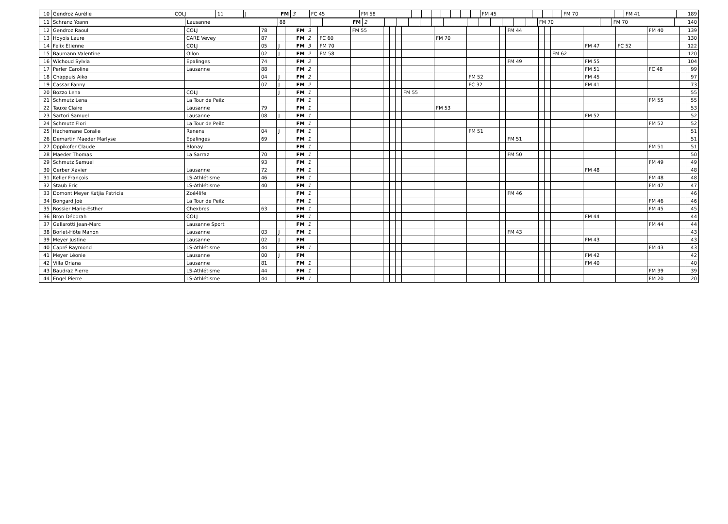| 10 | Gendroz Aurélie | COLJ | 11 | J | FM | 3 | FC 45 | FM 58 | | | | | | | | FM 45 | | | | FM 70 | | FM 41 | | 189 |
| 11 | Schranz Yoann | Lausanne | 88 | | FM | 2 | | | | | | | | | | | | | | FM 70 | | FM 70 | | 140 |
| 12 | Gendroz Raoul | COLJ | 78 | | FM | 3 | | FM 55 | | | | | | | | FM 44 | | | | | | FM 40 | | 139 |
| 13 | Hoyois Laure | CARE Vevey | 87 | | FM | 2 | FC 60 | | | | | | FM 70 | | | | | | | | | | | 130 |
| 14 | Felix Etienne | COLJ | 05 | J | FM | 3 | FM 70 | | | | | | | | | | | | | FM 47 | FC 52 | | | 122 |
| 15 | Baumann Valentine | Ollon | 02 | J | FM | 2 | FM 58 | | | | | | | | | | | | FM 62 | | | | | 120 |
| 16 | Wichoud Sylvia | Epalinges | 74 | | FM | 2 | | | | | | | | | | FM 49 | | | | FM 55 | | | | 104 |
| 17 | Perler Caroline | Lausanne | 88 | | FM | 2 | | | | | | | | | | | | | | FM 51 | | FC 48 | | 99 |
| 18 | Chappuis Aiko | | 04 | J | FM | 2 | | | | | | | | FM 52 | | | | | | FM 45 | | | | 97 |
| 19 | Cassar Fanny | | 07 | J | FM | 2 | | | | | | | | FC 32 | | | | | | FM 41 | | | | 73 |
| 20 | Bozzo Lena | COLJ | | J | FM | 1 | | | | | | FM 55 | | | | | | | | | | | | 55 |
| 21 | Schmutz Lena | La Tour de Peilz | | | FM | 1 | | | | | | | | | | | | | | | | FM 55 | | 55 |
| 22 | Tauxe Claire | Lausanne | 79 | | FM | 1 | | | | | | | FM 53 | | | | | | | | | | | 53 |
| 23 | Sartori Samuel | Lausanne | 08 | J | FM | 1 | | | | | | | | | | | | | | FM 52 | | | | 52 |
| 24 | Schmutz Flori | La Tour de Peilz | | | FM | 1 | | | | | | | | | | | | | | | | FM 52 | | 52 |
| 25 | Hachemane Coralie | Renens | 04 | J | FM | 1 | | | | | | | | FM 51 | | | | | | | | | | 51 |
| 26 | Demartin Maeder Marlyse | Epalinges | 69 | | FM | 1 | | | | | | | | | | FM 51 | | | | | | | | 51 |
| 27 | Oppikofer Claude | Blonay | | | FM | 1 | | | | | | | | | | | | | | | | FM 51 | | 51 |
| 28 | Maeder Thomas | La Sarraz | 70 | | FM | 1 | | | | | | | | | | FM 50 | | | | | | | | 50 |
| 29 | Schmutz Samuel | | 93 | | FM | 1 | | | | | | | | | | | | | | | | FM 49 | | 49 |
| 30 | Gerber Xavier | Lausanne | 72 | | FM | 1 | | | | | | | | | | | | | | FM 48 | | | | 48 |
| 31 | Keller François | LS-Athlétisme | 46 | | FM | 1 | | | | | | | | | | | | | | | | FM 48 | | 48 |
| 32 | Staub Eric | LS-Athlétisme | 40 | | FM | 1 | | | | | | | | | | | | | | | | FM 47 | | 47 |
| 33 | Domont Meyer Katjia Patricia | Zoé4life | | | FM | 1 | | | | | | | | | | FM 46 | | | | | | | | 46 |
| 34 | Bongard Joé | La Tour de Peilz | | | FM | 1 | | | | | | | | | | | | | | | | FM 46 | | 46 |
| 35 | Rossier Marie-Esther | Chexbres | 63 | | FM | 1 | | | | | | | | | | | | | | | | FM 45 | | 45 |
| 36 | Bron Déborah | COLJ | | | FM | 1 | | | | | | | | | | | | | | FM 44 | | | | 44 |
| 37 | Gallarotti Jean-Marc | Lausanne Sport | | | FM | 1 | | | | | | | | | | | | | | | | FM 44 | | 44 |
| 38 | Borlet-Hôte Manon | Lausanne | 03 | J | FM | 1 | | | | | | | | | | FM 43 | | | | | | | | 43 |
| 39 | Meyer Justine | Lausanne | 02 | J | FM | | | | | | | | | | | | | | | FM 43 | | | | 43 |
| 40 | Capré Raymond | LS-Athlétisme | 44 | | FM | 1 | | | | | | | | | | | | | | | | FM 43 | | 43 |
| 41 | Meyer Léonie | Lausanne | 00 | J | FM | | | | | | | | | | | | | | | FM 42 | | | | 42 |
| 42 | Villa Oriana | Lausanne | 81 | | FM | 1 | | | | | | | | | | | | | | FM 40 | | | | 40 |
| 43 | Baudraz Pierre | LS-Athlétisme | 44 | | FM | 1 | | | | | | | | | | | | | | | | FM 39 | | 39 |
| 44 | Engel Pierre | LS-Athlétisme | 44 | | FM | 1 | | | | | | | | | | | | | | | | FM 20 | | 20 |